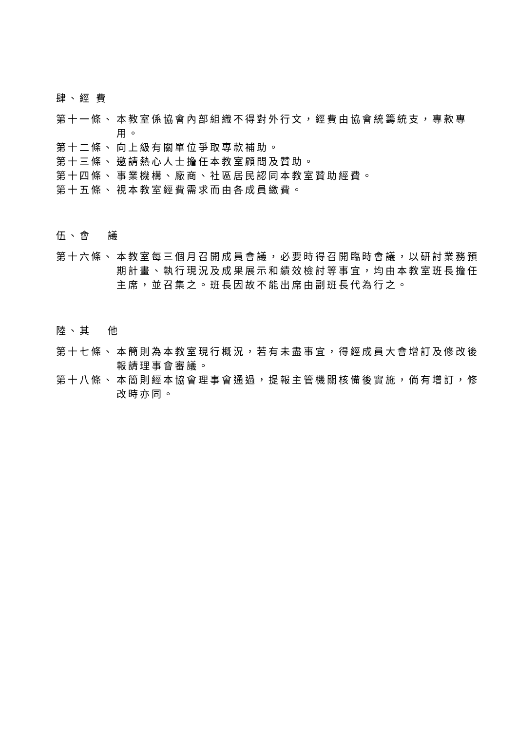肆、經 費
第十一條、 本教室係協會內部組織不得對外行文，經費由協會統籌統支，專款專用。
第十二條、 向上級有關單位爭取專款補助。
第十三條、 邀請熱心人士擔任本教室顧問及贊助。
第十四條、 事業機構、廠商、社區居民認同本教室贊助經費。
第十五條、 視本教室經費需求而由各成員繳費。
伍、會　 議
第十六條、 本教室每三個月召開成員會議，必要時得召開臨時會議，以研討業務預期計畫、執行現況及成果展示和績效檢討等事宜，均由本教室班長擔任主席，並召集之。班長因故不能出席由副班長代為行之。
陸、其　 他
第十七條、 本簡則為本教室現行概況，若有未盡事宜，得經成員大會增訂及修改後報請理事會審議。
第十八條、 本簡則經本協會理事會通過，提報主管機關核備後實施，倘有增訂，修改時亦同。